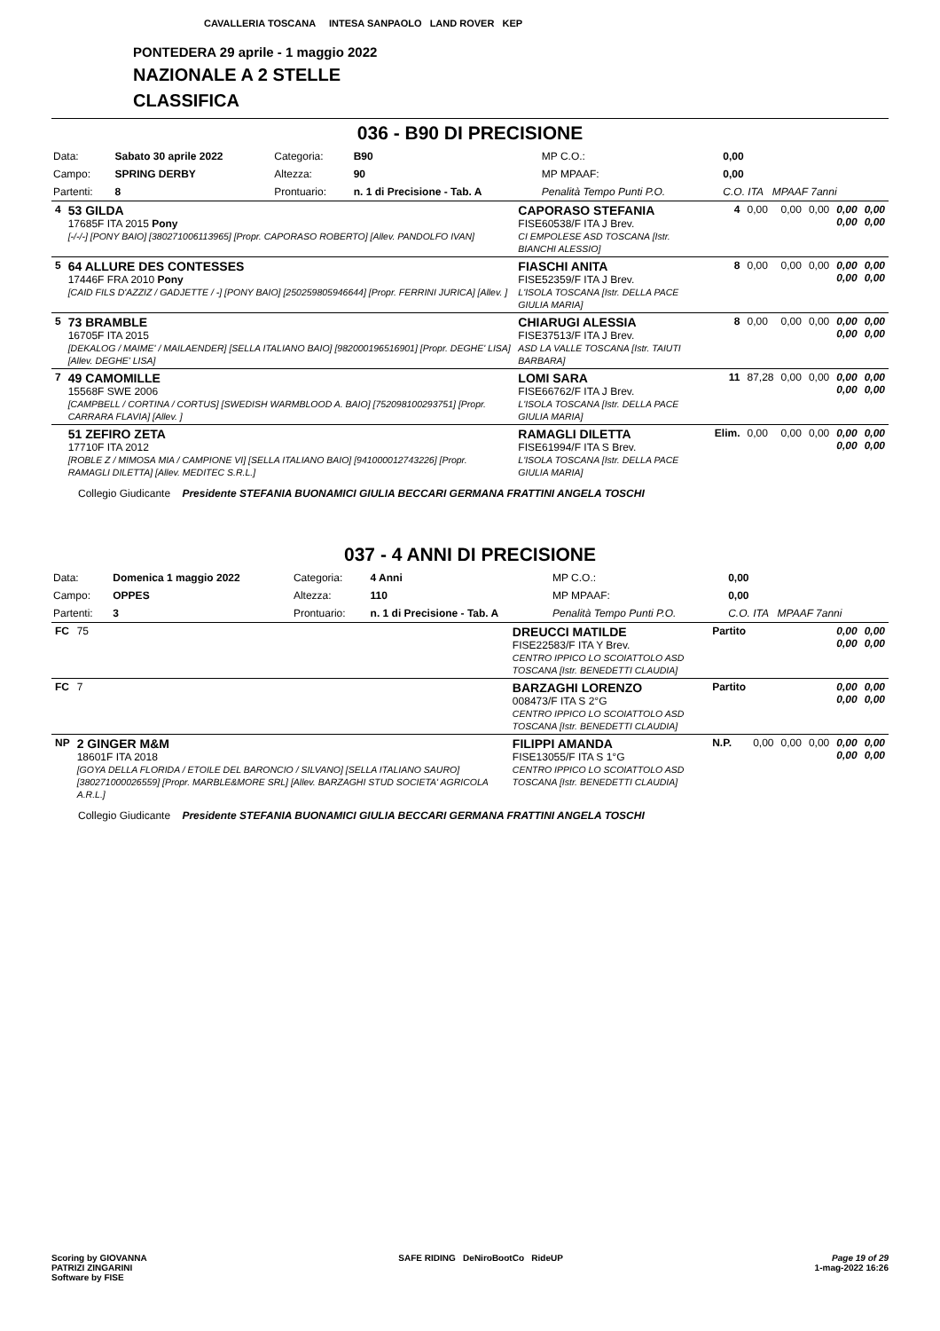CAVALLERIA TOSCANA INTESA SANPAOLO LAND ROVER KEP
PONTEDERA 29 aprile - 1 maggio 2022
NAZIONALE A 2 STELLE
CLASSIFICA
036 - B90 DI PRECISIONE
| Data: | Sabato 30 aprile 2022 | Categoria: | B90 | MP C.O.: | 0,00 |
| Campo: | SPRING DERBY | Altezza: | 90 | MP MPAAF: | 0,00 |
| Partenti: | 8 | Prontuario: | n. 1 di Precisione - Tab. A | Penalità Tempo Punti P.O. | C.O. ITA MPAAF 7anni |
| 4 | 53 GILDA 17685F ITA 2015 Pony [-/-/-] [PONY BAIO] [380271006113965] [Propr. CAPORASO ROBERTO] [Allev. PANDOLFO IVAN] | CAPORASO STEFANIA FISE60538/F ITA J Brev. CI EMPOLESE ASD TOSCANA [Istr. BIANCHI ALESSIO] | 4 | 0,00 | 0,00 | 0,00 | 0,00 0,00 | 0,00 0,00 |
| 5 | 64 ALLURE DES CONTESSES 17446F FRA 2010 Pony [CAID FILS D'AZZIZ / GADJETTE / -] [PONY BAIO] [250259805946644] [Propr. FERRINI JURICA] [Allev. ] | FIASCHI ANITA FISE52359/F ITA J Brev. L'ISOLA TOSCANA [Istr. DELLA PACE GIULIA MARIA] | 8 | 0,00 | 0,00 | 0,00 | 0,00 0,00 | 0,00 0,00 |
| 5 | 73 BRAMBLE 16705F ITA 2015 [DEKALOG / MAIME' / MAILAENDER] [SELLA ITALIANO BAIO] [982000196516901] [Propr. DEGHE' LISA] [Allev. DEGHE' LISA] | CHIARUGI ALESSIA FISE37513/F ITA J Brev. ASD LA VALLE TOSCANA [Istr. TAIUTI BARBARA] | 8 | 0,00 | 0,00 | 0,00 | 0,00 0,00 | 0,00 0,00 |
| 7 | 49 CAMOMILLE 15568F SWE 2006 [CAMPBELL / CORTINA / CORTUS] [SWEDISH WARMBLOOD A. BAIO] [752098100293751] [Propr. CARRARA FLAVIA] [Allev. ] | LOMI SARA FISE66762/F ITA J Brev. L'ISOLA TOSCANA [Istr. DELLA PACE GIULIA MARIA] | 11 | 87,28 | 0,00 | 0,00 | 0,00 0,00 | 0,00 0,00 |
| | 51 ZEFIRO ZETA 17710F ITA 2012 [ROBLE Z / MIMOSA MIA / CAMPIONE VI] [SELLA ITALIANO BAIO] [941000012743226] [Propr. RAMAGLI DILETTA] [Allev. MEDITEC S.R.L.] | RAMAGLI DILETTA FISE61994/F ITA S Brev. L'ISOLA TOSCANA [Istr. DELLA PACE GIULIA MARIA] | Elim. | 0,00 | 0,00 | 0,00 | 0,00 0,00 | 0,00 0,00 |
Collegio Giudicante Presidente STEFANIA BUONAMICI GIULIA BECCARI GERMANA FRATTINI ANGELA TOSCHI
037 - 4 ANNI DI PRECISIONE
| Data: | Domenica 1 maggio 2022 | Categoria: | 4 Anni | MP C.O.: | 0,00 |
| Campo: | OPPES | Altezza: | 110 | MP MPAAF: | 0,00 |
| Partenti: | 3 | Prontuario: | n. 1 di Precisione - Tab. A | Penalità Tempo Punti P.O. | C.O. ITA MPAAF 7anni |
| FC | 75 | DREUCCI MATILDE FISE22583/F ITA Y Brev. CENTRO IPPICO LO SCOIATTOLO ASD TOSCANA [Istr. BENEDETTI CLAUDIA] | Partito | | | | 0,00 0,00 | 0,00 0,00 |
| FC | 7 | BARZAGHI LORENZO 008473/F ITA S 2°G CENTRO IPPICO LO SCOIATTOLO ASD TOSCANA [Istr. BENEDETTI CLAUDIA] | Partito | | | | 0,00 0,00 | 0,00 0,00 |
| NP | 2 GINGER M&M 18601F ITA 2018 [GOYA DELLA FLORIDA / ETOILE DEL BARONCIO / SILVANO] [SELLA ITALIANO SAURO] [380271000026559] [Propr. MARBLE&MORE SRL] [Allev. BARZAGHI STUD SOCIETA' AGRICOLA A.R.L.] | FILIPPI AMANDA FISE13055/F ITA S 1°G CENTRO IPPICO LO SCOIATTOLO ASD TOSCANA [Istr. BENEDETTI CLAUDIA] | N.P. | 0,00 | 0,00 | 0,00 | 0,00 0,00 | 0,00 0,00 |
Collegio Giudicante Presidente STEFANIA BUONAMICI GIULIA BECCARI GERMANA FRATTINI ANGELA TOSCHI
Scoring by GIOVANNA
PATRIZI ZINGARINI
Software by FISE
SAFE RIDING DeNiroBootCo RideUP
Page 19 of 29
1-mag-2022 16:26